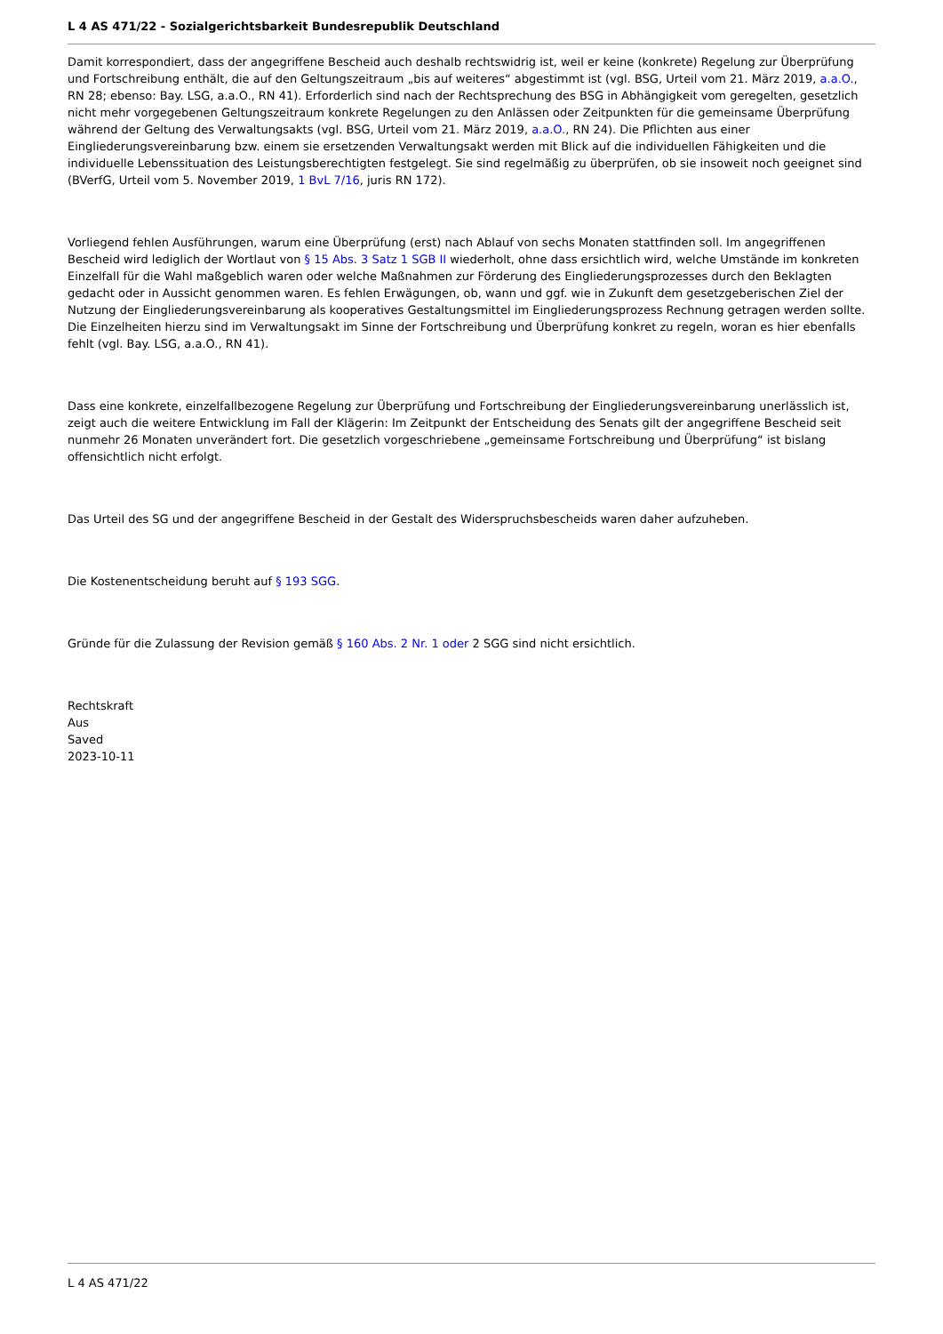L 4 AS 471/22 - Sozialgerichtsbarkeit Bundesrepublik Deutschland
Damit korrespondiert, dass der angegriffene Bescheid auch deshalb rechtswidrig ist, weil er keine (konkrete) Regelung zur Überprüfung und Fortschreibung enthält, die auf den Geltungszeitraum „bis auf weiteres“ abgestimmt ist (vgl. BSG, Urteil vom 21. März 2019, a.a.O., RN 28; ebenso: Bay. LSG, a.a.O., RN 41). Erforderlich sind nach der Rechtsprechung des BSG in Abhängigkeit vom geregelten, gesetzlich nicht mehr vorgegebenen Geltungszeitraum konkrete Regelungen zu den Anlässen oder Zeitpunkten für die gemeinsame Überprüfung während der Geltung des Verwaltungsakts (vgl. BSG, Urteil vom 21. März 2019, a.a.O., RN 24). Die Pflichten aus einer Eingliederungsvereinbarung bzw. einem sie ersetzenden Verwaltungsakt werden mit Blick auf die individuellen Fähigkeiten und die individuelle Lebenssituation des Leistungsberechtigten festgelegt. Sie sind regelmäßig zu überprüfen, ob sie insoweit noch geeignet sind (BVerfG, Urteil vom 5. November 2019, 1 BvL 7/16, juris RN 172).
Vorliegend fehlen Ausführungen, warum eine Überprüfung (erst) nach Ablauf von sechs Monaten stattfinden soll. Im angegriffenen Bescheid wird lediglich der Wortlaut von § 15 Abs. 3 Satz 1 SGB II wiederholt, ohne dass ersichtlich wird, welche Umstände im konkreten Einzelfall für die Wahl maßgeblich waren oder welche Maßnahmen zur Förderung des Eingliederungsprozesses durch den Beklagten gedacht oder in Aussicht genommen waren. Es fehlen Erwägungen, ob, wann und ggf. wie in Zukunft dem gesetzgeberischen Ziel der Nutzung der Eingliederungsvereinbarung als kooperatives Gestaltungsmittel im Eingliederungsprozess Rechnung getragen werden sollte. Die Einzelheiten hierzu sind im Verwaltungsakt im Sinne der Fortschreibung und Überprüfung konkret zu regeln, woran es hier ebenfalls fehlt (vgl. Bay. LSG, a.a.O., RN 41).
Dass eine konkrete, einzelfallbezogene Regelung zur Überprüfung und Fortschreibung der Eingliederungsvereinbarung unerlässlich ist, zeigt auch die weitere Entwicklung im Fall der Klägerin: Im Zeitpunkt der Entscheidung des Senats gilt der angegriffene Bescheid seit nunmehr 26 Monaten unverändert fort. Die gesetzlich vorgeschriebene „gemeinsame Fortschreibung und Überprüfung“ ist bislang offensichtlich nicht erfolgt.
Das Urteil des SG und der angegriffene Bescheid in der Gestalt des Widerspruchsbescheids waren daher aufzuheben.
Die Kostenentscheidung beruht auf § 193 SGG.
Gründe für die Zulassung der Revision gemäß § 160 Abs. 2 Nr. 1 oder 2 SGG sind nicht ersichtlich.
Rechtskraft
Aus
Saved
2023-10-11
L 4 AS 471/22